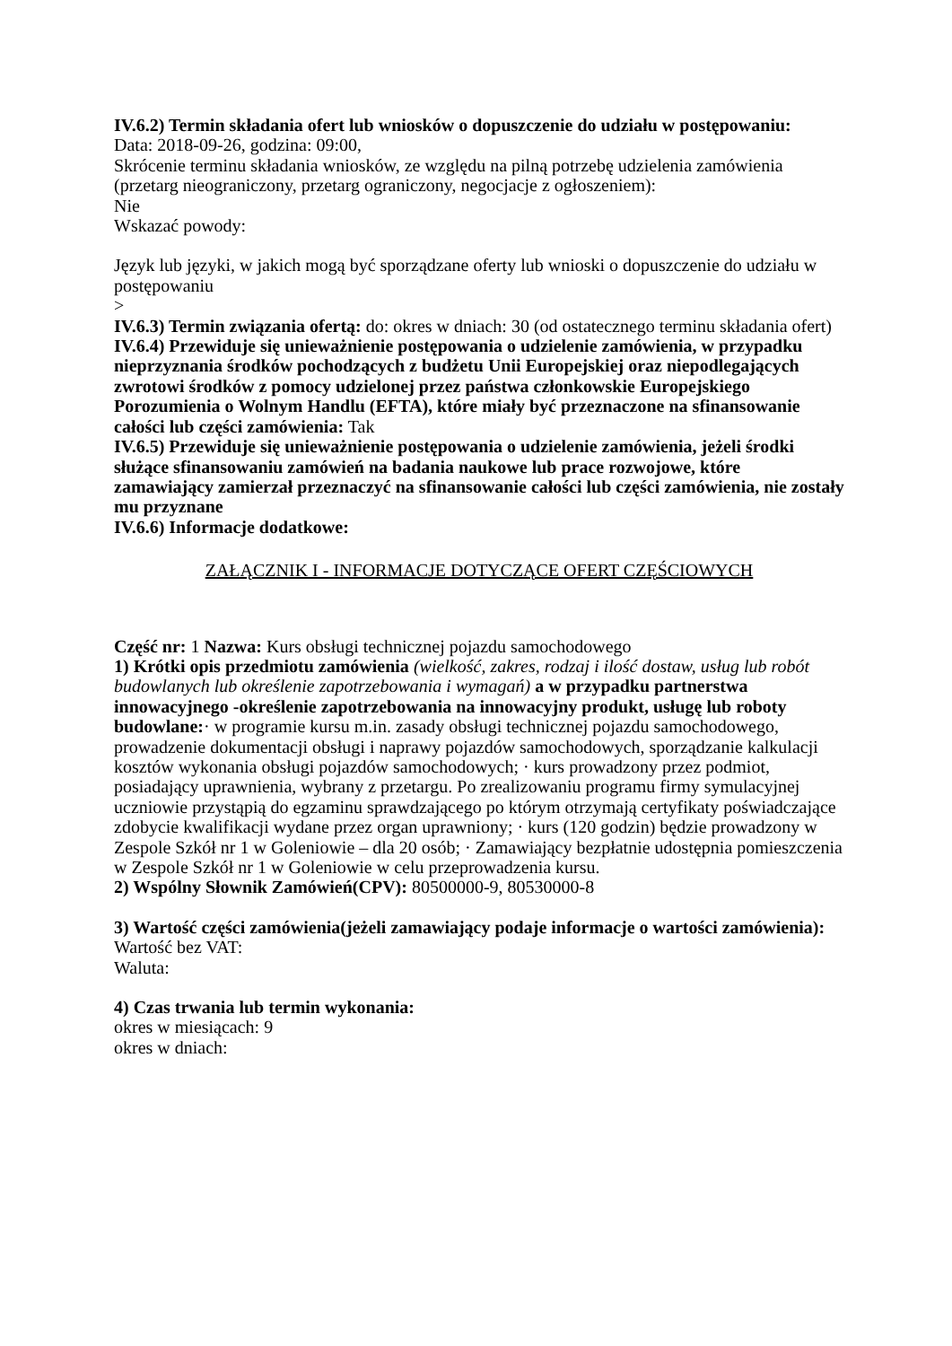IV.6.2) Termin składania ofert lub wniosków o dopuszczenie do udziału w postępowaniu:
Data: 2018-09-26, godzina: 09:00,
Skrócenie terminu składania wniosków, ze względu na pilną potrzebę udzielenia zamówienia (przetarg nieograniczony, przetarg ograniczony, negocjacje z ogłoszeniem):
Nie
Wskazać powody:
Język lub języki, w jakich mogą być sporządzane oferty lub wnioski o dopuszczenie do udziału w postępowaniu
>
IV.6.3) Termin związania ofertą: do: okres w dniach: 30 (od ostatecznego terminu składania ofert)
IV.6.4) Przewiduje się unieważnienie postępowania o udzielenie zamówienia, w przypadku nieprzyznania środków pochodzących z budżetu Unii Europejskiej oraz niepodlegających zwrotowi środków z pomocy udzielonej przez państwa członkowskie Europejskiego Porozumienia o Wolnym Handlu (EFTA), które miały być przeznaczone na sfinansowanie całości lub części zamówienia: Tak
IV.6.5) Przewiduje się unieważnienie postępowania o udzielenie zamówienia, jeżeli środki służące sfinansowaniu zamówień na badania naukowe lub prace rozwojowe, które zamawiający zamierzał przeznaczyć na sfinansowanie całości lub części zamówienia, nie zostały mu przyznane
IV.6.6) Informacje dodatkowe:
ZAŁĄCZNIK I - INFORMACJE DOTYCZĄCE OFERT CZĘŚCIOWYCH
Część nr: 1 Nazwa: Kurs obsługi technicznej pojazdu samochodowego
1) Krótki opis przedmiotu zamówienia (wielkość, zakres, rodzaj i ilość dostaw, usług lub robót budowlanych lub określenie zapotrzebowania i wymagań) a w przypadku partnerstwa innowacyjnego -określenie zapotrzebowania na innowacyjny produkt, usługę lub roboty budowlane:· w programie kursu m.in. zasady obsługi technicznej pojazdu samochodowego, prowadzenie dokumentacji obsługi i naprawy pojazdów samochodowych, sporządzanie kalkulacji kosztów wykonania obsługi pojazdów samochodowych; · kurs prowadzony przez podmiot, posiadający uprawnienia, wybrany z przetargu. Po zrealizowaniu programu firmy symulacyjnej uczniowie przystąpią do egzaminu sprawdzającego po którym otrzymają certyfikaty poświadczające zdobycie kwalifikacji wydane przez organ uprawniony; · kurs (120 godzin) będzie prowadzony w Zespole Szkół nr 1 w Goleniowie – dla 20 osób; · Zamawiający bezpłatnie udostępnia pomieszczenia w Zespole Szkół nr 1 w Goleniowie w celu przeprowadzenia kursu.
2) Wspólny Słownik Zamówień(CPV): 80500000-9, 80530000-8
3) Wartość części zamówienia(jeżeli zamawiający podaje informacje o wartości zamówienia):
Wartość bez VAT:
Waluta:
4) Czas trwania lub termin wykonania:
okres w miesiącach: 9
okres w dniach: